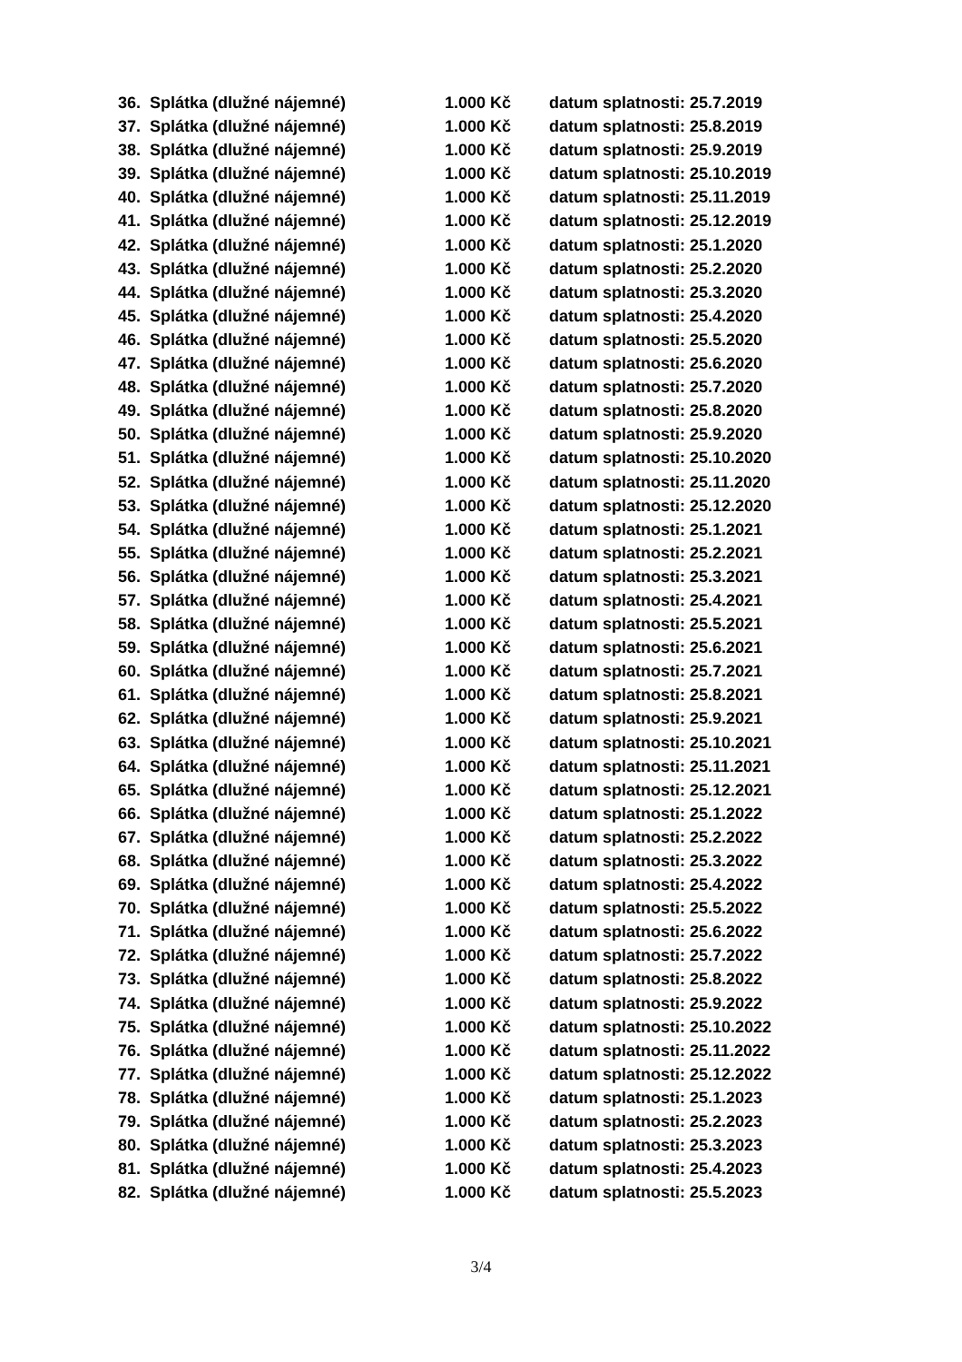36. Splátka (dlužné nájemné) 1.000 Kč datum splatnosti: 25.7.2019
37. Splátka (dlužné nájemné) 1.000 Kč datum splatnosti: 25.8.2019
38. Splátka (dlužné nájemné) 1.000 Kč datum splatnosti: 25.9.2019
39. Splátka (dlužné nájemné) 1.000 Kč datum splatnosti: 25.10.2019
40. Splátka (dlužné nájemné) 1.000 Kč datum splatnosti: 25.11.2019
41. Splátka (dlužné nájemné) 1.000 Kč datum splatnosti: 25.12.2019
42. Splátka (dlužné nájemné) 1.000 Kč datum splatnosti: 25.1.2020
43. Splátka (dlužné nájemné) 1.000 Kč datum splatnosti: 25.2.2020
44. Splátka (dlužné nájemné) 1.000 Kč datum splatnosti: 25.3.2020
45. Splátka (dlužné nájemné) 1.000 Kč datum splatnosti: 25.4.2020
46. Splátka (dlužné nájemné) 1.000 Kč datum splatnosti: 25.5.2020
47. Splátka (dlužné nájemné) 1.000 Kč datum splatnosti: 25.6.2020
48. Splátka (dlužné nájemné) 1.000 Kč datum splatnosti: 25.7.2020
49. Splátka (dlužné nájemné) 1.000 Kč datum splatnosti: 25.8.2020
50. Splátka (dlužné nájemné) 1.000 Kč datum splatnosti: 25.9.2020
51. Splátka (dlužné nájemné) 1.000 Kč datum splatnosti: 25.10.2020
52. Splátka (dlužné nájemné) 1.000 Kč datum splatnosti: 25.11.2020
53. Splátka (dlužné nájemné) 1.000 Kč datum splatnosti: 25.12.2020
54. Splátka (dlužné nájemné) 1.000 Kč datum splatnosti: 25.1.2021
55. Splátka (dlužné nájemné) 1.000 Kč datum splatnosti: 25.2.2021
56. Splátka (dlužné nájemné) 1.000 Kč datum splatnosti: 25.3.2021
57. Splátka (dlužné nájemné) 1.000 Kč datum splatnosti: 25.4.2021
58. Splátka (dlužné nájemné) 1.000 Kč datum splatnosti: 25.5.2021
59. Splátka (dlužné nájemné) 1.000 Kč datum splatnosti: 25.6.2021
60. Splátka (dlužné nájemné) 1.000 Kč datum splatnosti: 25.7.2021
61. Splátka (dlužné nájemné) 1.000 Kč datum splatnosti: 25.8.2021
62. Splátka (dlužné nájemné) 1.000 Kč datum splatnosti: 25.9.2021
63. Splátka (dlužné nájemné) 1.000 Kč datum splatnosti: 25.10.2021
64. Splátka (dlužné nájemné) 1.000 Kč datum splatnosti: 25.11.2021
65. Splátka (dlužné nájemné) 1.000 Kč datum splatnosti: 25.12.2021
66. Splátka (dlužné nájemné) 1.000 Kč datum splatnosti: 25.1.2022
67. Splátka (dlužné nájemné) 1.000 Kč datum splatnosti: 25.2.2022
68. Splátka (dlužné nájemné) 1.000 Kč datum splatnosti: 25.3.2022
69. Splátka (dlužné nájemné) 1.000 Kč datum splatnosti: 25.4.2022
70. Splátka (dlužné nájemné) 1.000 Kč datum splatnosti: 25.5.2022
71. Splátka (dlužné nájemné) 1.000 Kč datum splatnosti: 25.6.2022
72. Splátka (dlužné nájemné) 1.000 Kč datum splatnosti: 25.7.2022
73. Splátka (dlužné nájemné) 1.000 Kč datum splatnosti: 25.8.2022
74. Splátka (dlužné nájemné) 1.000 Kč datum splatnosti: 25.9.2022
75. Splátka (dlužné nájemné) 1.000 Kč datum splatnosti: 25.10.2022
76. Splátka (dlužné nájemné) 1.000 Kč datum splatnosti: 25.11.2022
77. Splátka (dlužné nájemné) 1.000 Kč datum splatnosti: 25.12.2022
78. Splátka (dlužné nájemné) 1.000 Kč datum splatnosti: 25.1.2023
79. Splátka (dlužné nájemné) 1.000 Kč datum splatnosti: 25.2.2023
80. Splátka (dlužné nájemné) 1.000 Kč datum splatnosti: 25.3.2023
81. Splátka (dlužné nájemné) 1.000 Kč datum splatnosti: 25.4.2023
82. Splátka (dlužné nájemné) 1.000 Kč datum splatnosti: 25.5.2023
3/4